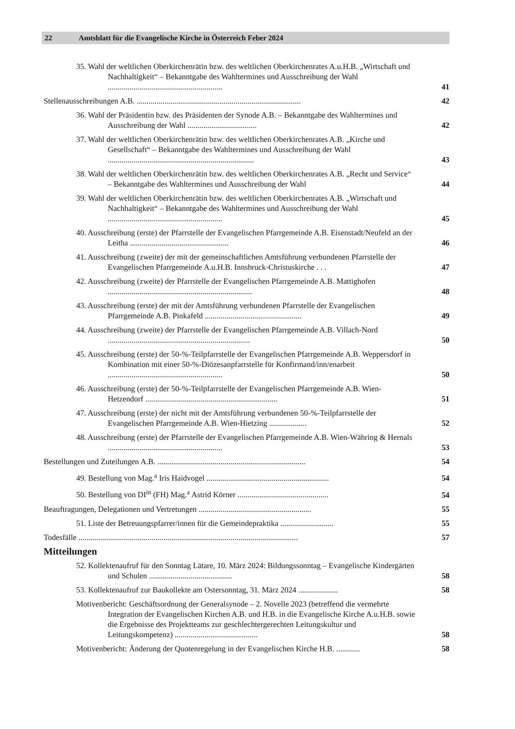22 Amtsblatt für die Evangelische Kirche in Österreich Feber 2024
35. Wahl der weltlichen Oberkirchenrätin bzw. des weltlichen Oberkirchenrates A.u.H.B. „Wirtschaft und Nachhaltigkeit“ – Bekanntgabe des Wahltermines und Ausschreibung der Wahl ..........................................................
41
Stellenausschreibungen A.B. ...................................................................................
42
36. Wahl der Präsidentin bzw. des Präsidenten der Synode A.B. – Bekanntgabe des Wahltermines und Ausschreibung der Wahl ...................................
42
37. Wahl der weltlichen Oberkirchenrätin bzw. des weltlichen Oberkirchenrates A.B. „Kirche und Gesellschaft“ – Bekanntgabe des Wahltermines und Ausschreibung der Wahl ..........................................................................
43
38. Wahl der weltlichen Oberkirchenrätin bzw. des weltlichen Oberkirchenrates A.B. „Recht und Service“ – Bekanntgabe des Wahltermines und Ausschreibung der Wahl
44
39. Wahl der weltlichen Oberkirchenrätin bzw. des weltlichen Oberkirchenrates A.B. „Wirtschaft und Nachhaltigkeit“ – Bekanntgabe des Wahltermines und Ausschreibung der Wahl ..........................................................
45
40. Ausschreibung (erste) der Pfarrstelle der Evangelischen Pfarrgemeinde A.B. Eisenstadt/Neufeld an der Leitha ..................................................
46
41. Ausschreibung (zweite) der mit der gemeinschaftlichen Amtsführung verbundenen Pfarrstelle der Evangelischen Pfarrgemeinde A.u.H.B. Innsbruck-Christuskirche . . .
47
42. Ausschreibung (zweite) der Pfarrstelle der Evangelischen Pfarrgemeinde A.B. Mattighofen .........................................................................
48
43. Ausschreibung (erste) der mit der Amtsführung verbundenen Pfarrstelle der Evangelischen Pfarrgemeinde A.B. Pinkafeld .................................................
49
44. Ausschreibung (zweite) der Pfarrstelle der Evangelischen Pfarrgemeinde A.B. Villach-Nord ........................................................................
50
45. Ausschreibung (erste) der 50-%-Teilpfarrstelle der Evangelischen Pfarrgemeinde A.B. Weppersdorf in Kombination mit einer 50-%-Diözesanpfarrstelle für Konfirmand/inn/enarbeit ..........................................................
50
46. Ausschreibung (erste) der 50-%-Teilpfarrstelle der Evangelischen Pfarrgemeinde A.B. Wien-Hetzendorf ...................................................................
51
47. Ausschreibung (erste) der nicht mit der Amtsführung verbundenen 50-%-Teilpfarrstelle der Evangelischen Pfarrgemeinde A.B. Wien-Hietzing ...................
52
48. Ausschreibung (erste) der Pfarrstelle der Evangelischen Pfarrgemeinde A.B. Wien-Währing & Hernals ..........................................................
53
Bestellungen und Zuteilungen A.B. ...........................................................................
54
49. Bestellung von Mag.<sup>a</sup> Iris Haidvogel ..............................................................
54
50. Bestellung von DI<sup>in</sup> (FH) Mag.<sup>a</sup> Astrid Körner ..............................................
54
Beauftragungen, Delegationen und Vertretungen .........................................................
55
51. Liste der Betreuungspfarrer/innen für die Gemeindepraktika ...........................
55
Todesfälle ...............................................................................................................
57
Mitteilungen
52. Kollektenaufruf für den Sonntag Lätare, 10. März 2024: Bildungssonntag – Evangelische Kindergärten und Schulen ..........................................
58
53. Kollektenaufruf zur Baukollekte am Ostersonntag, 31. März 2024 ....................
58
Motivenbericht: Geschäftsordnung der Generalsynode – 2. Novelle 2023 (betreffend die vermehrte Integration der Evangelischen Kirchen A.B. und H.B. in die Evangelische Kirche A.u.H.B. sowie die Ergebnisse des Projektteams zur geschlechtergerechten Leitungskultur und Leitungskompetenz) ..........................................
58
Motivenbericht: Änderung der Quotenregelung in der Evangelischen Kirche H.B. ............
58